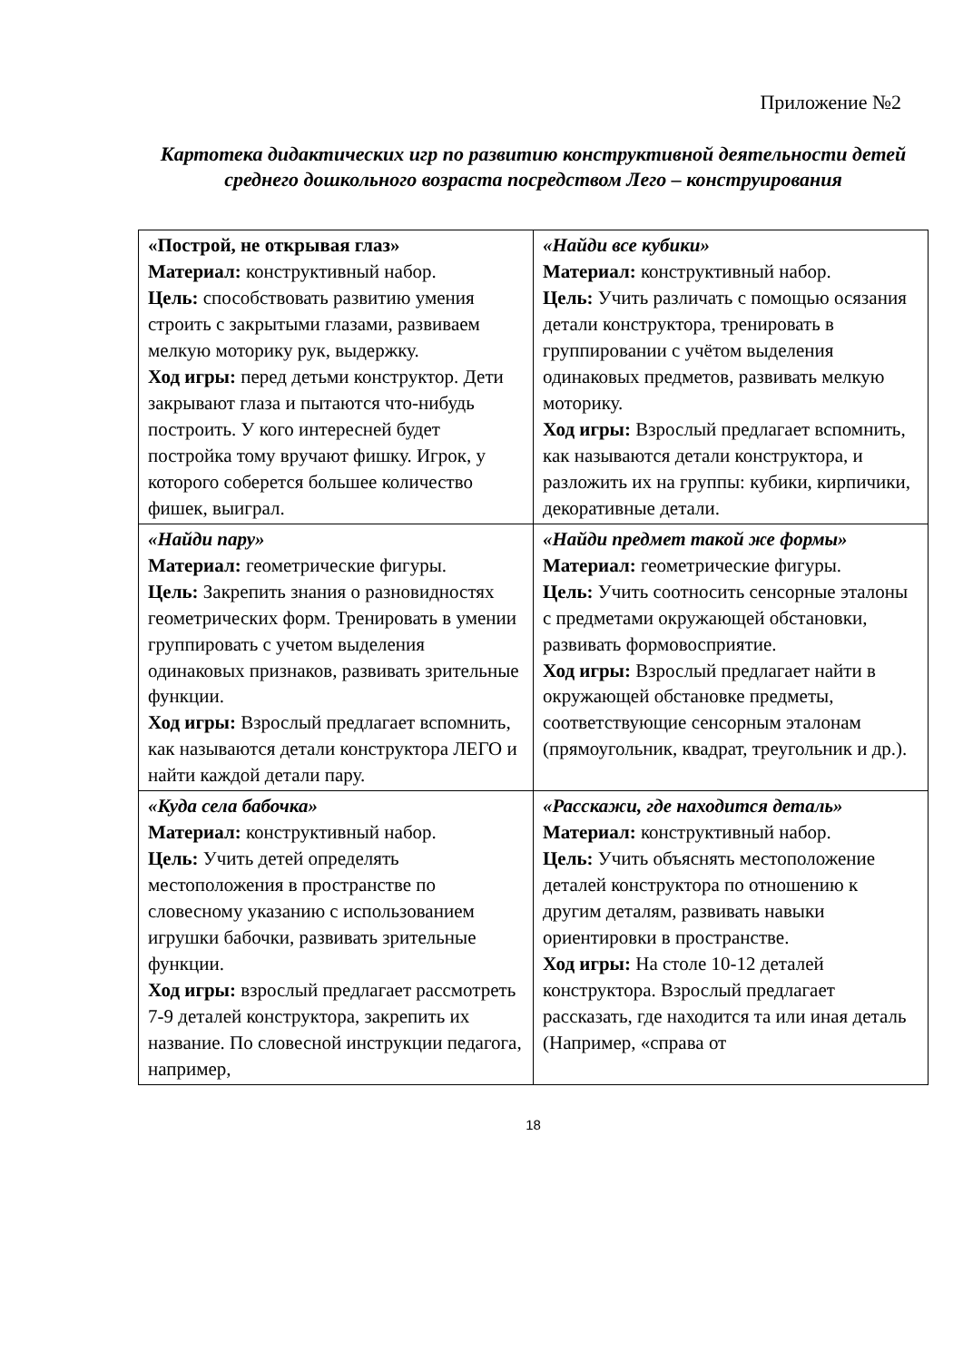Приложение №2
Картотека дидактических игр по развитию конструктивной деятельности детей среднего дошкольного возраста посредством Лего – конструирования
| «Построй, не открывая глаз» Материал: конструктивный набор. Цель: способствовать развитию умения строить с закрытыми глазами, развиваем мелкую моторику рук, выдержку. Ход игры: перед детьми конструктор. Дети закрывают глаза и пытаются что-нибудь построить. У кого интересней будет постройка тому вручают фишку. Игрок, у которого соберется большее количество фишек, выиграл. | «Найди все кубики» Материал: конструктивный набор. Цель: Учить различать с помощью осязания детали конструктора, тренировать в группировании с учётом выделения одинаковых предметов, развивать мелкую моторику. Ход игры: Взрослый предлагает вспомнить, как называются детали конструктора, и разложить их на группы: кубики, кирпичики, декоративные детали. |
| «Найди пару» Материал: геометрические фигуры. Цель: Закрепить знания о разновидностях геометрических форм. Тренировать в умении группировать с учетом выделения одинаковых признаков, развивать зрительные функции. Ход игры: Взрослый предлагает вспомнить, как называются детали конструктора ЛЕГО и найти каждой детали пару. | «Найди предмет такой же формы» Материал: геометрические фигуры. Цель: Учить соотносить сенсорные эталоны с предметами окружающей обстановки, развивать формовосприятие. Ход игры: Взрослый предлагает найти в окружающей обстановке предметы, соответствующие сенсорным эталонам (прямоугольник, квадрат, треугольник и др.). |
| «Куда села бабочка» Материал: конструктивный набор. Цель: Учить детей определять местоположения в пространстве по словесному указанию с использованием игрушки бабочки, развивать зрительные функции. Ход игры: взрослый предлагает рассмотреть 7-9 деталей конструктора, закрепить их название. По словесной инструкции педагога, например, | «Расскажи, где находится деталь» Материал: конструктивный набор. Цель: Учить объяснять местоположение деталей конструктора по отношению к другим деталям, развивать навыки ориентировки в пространстве. Ход игры: На столе 10-12 деталей конструктора. Взрослый предлагает рассказать, где находится та или иная деталь (Например, «справа от |
18